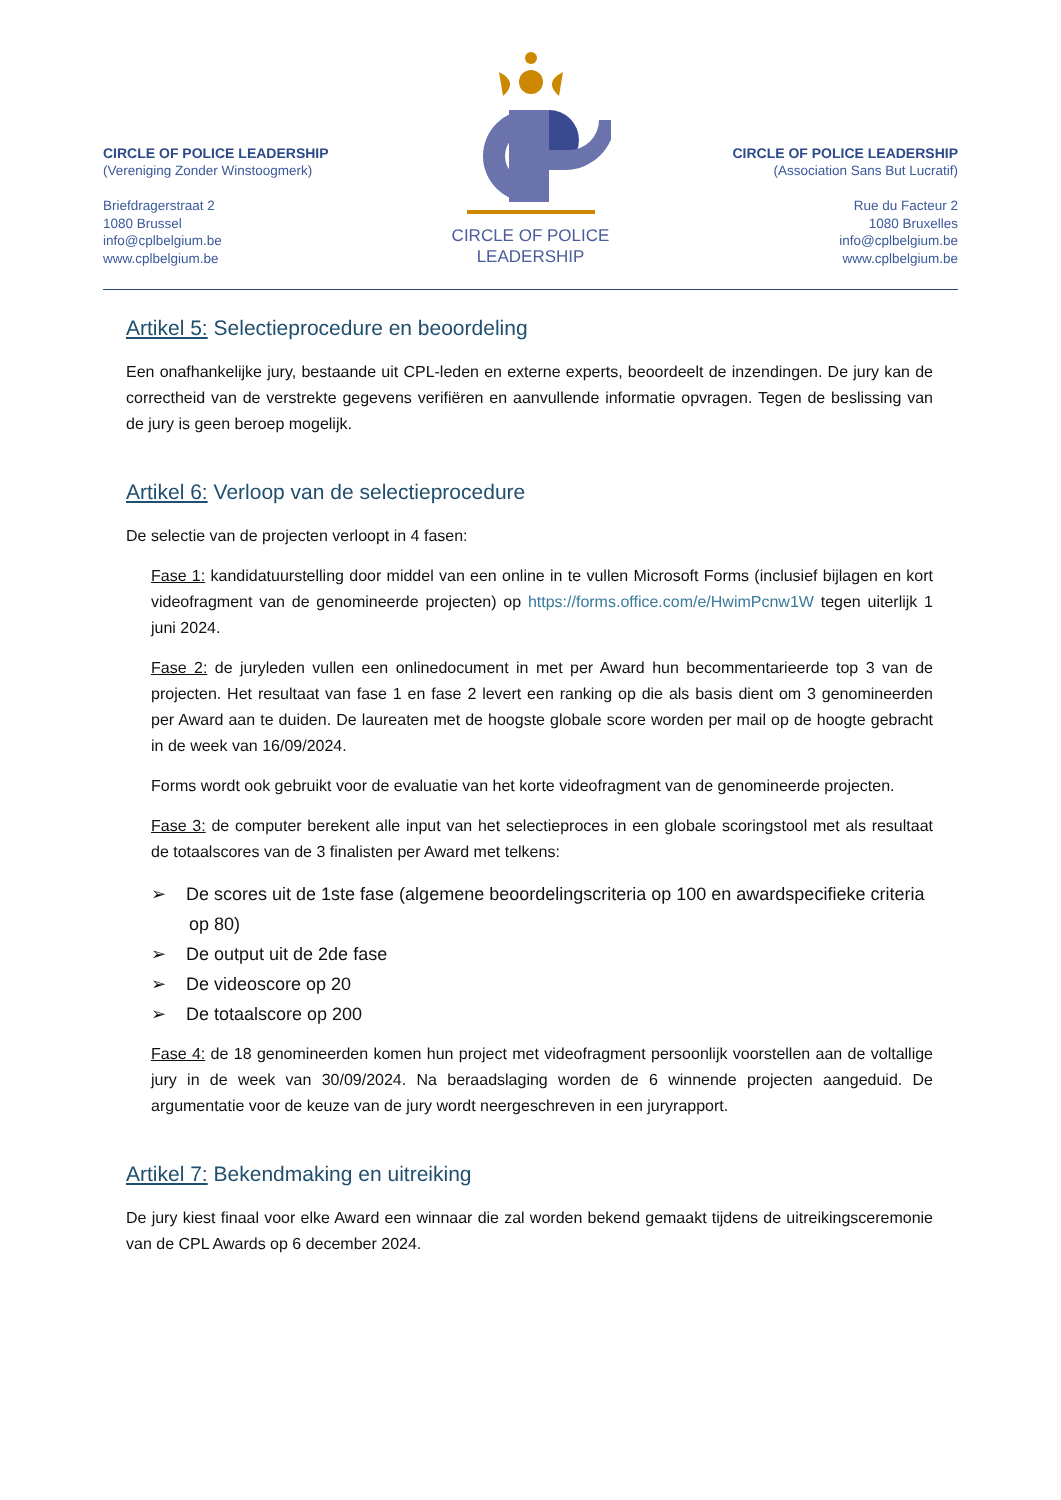CIRCLE OF POLICE LEADERSHIP
(Vereniging Zonder Winstoogmerk)
Briefdragerstraat 2
1080 Brussel
info@cplbelgium.be
www.cplbelgium.be
CIRCLE OF POLICE
LEADERSHIP
CIRCLE OF POLICE LEADERSHIP
(Association Sans But Lucratif)
Rue du Facteur 2
1080 Bruxelles
info@cplbelgium.be
www.cplbelgium.be
Artikel 5: Selectieprocedure en beoordeling
Een onafhankelijke jury, bestaande uit CPL-leden en externe experts, beoordeelt de inzendingen. De jury kan de correctheid van de verstrekte gegevens verifiëren en aanvullende informatie opvragen. Tegen de beslissing van de jury is geen beroep mogelijk.
Artikel 6: Verloop van de selectieprocedure
De selectie van de projecten verloopt in 4 fasen:
Fase 1: kandidatuurstelling door middel van een online in te vullen Microsoft Forms (inclusief bijlagen en kort videofragment van de genomineerde projecten) op https://forms.office.com/e/HwimPcnw1W tegen uiterlijk 1 juni 2024.
Fase 2: de juryleden vullen een onlinedocument in met per Award hun becommentarieerde top 3 van de projecten. Het resultaat van fase 1 en fase 2 levert een ranking op die als basis dient om 3 genomineerden per Award aan te duiden. De laureaten met de hoogste globale score worden per mail op de hoogte gebracht in de week van 16/09/2024.
Forms wordt ook gebruikt voor de evaluatie van het korte videofragment van de genomineerde projecten.
Fase 3: de computer berekent alle input van het selectieproces in een globale scoringstool met als resultaat de totaalscores van de 3 finalisten per Award met telkens:
➢ De scores uit de 1ste fase (algemene beoordelingscriteria op 100 en awardspecifieke criteria op 80)
➢ De output uit de 2de fase
➢ De videoscore op 20
➢ De totaalscore op 200
Fase 4: de 18 genomineerden komen hun project met videofragment persoonlijk voorstellen aan de voltallige jury in de week van 30/09/2024. Na beraadslaging worden de 6 winnende projecten aangeduid. De argumentatie voor de keuze van de jury wordt neergeschreven in een juryrapport.
Artikel 7: Bekendmaking en uitreiking
De jury kiest finaal voor elke Award een winnaar die zal worden bekend gemaakt tijdens de uitreikingsceremonie van de CPL Awards op 6 december 2024.